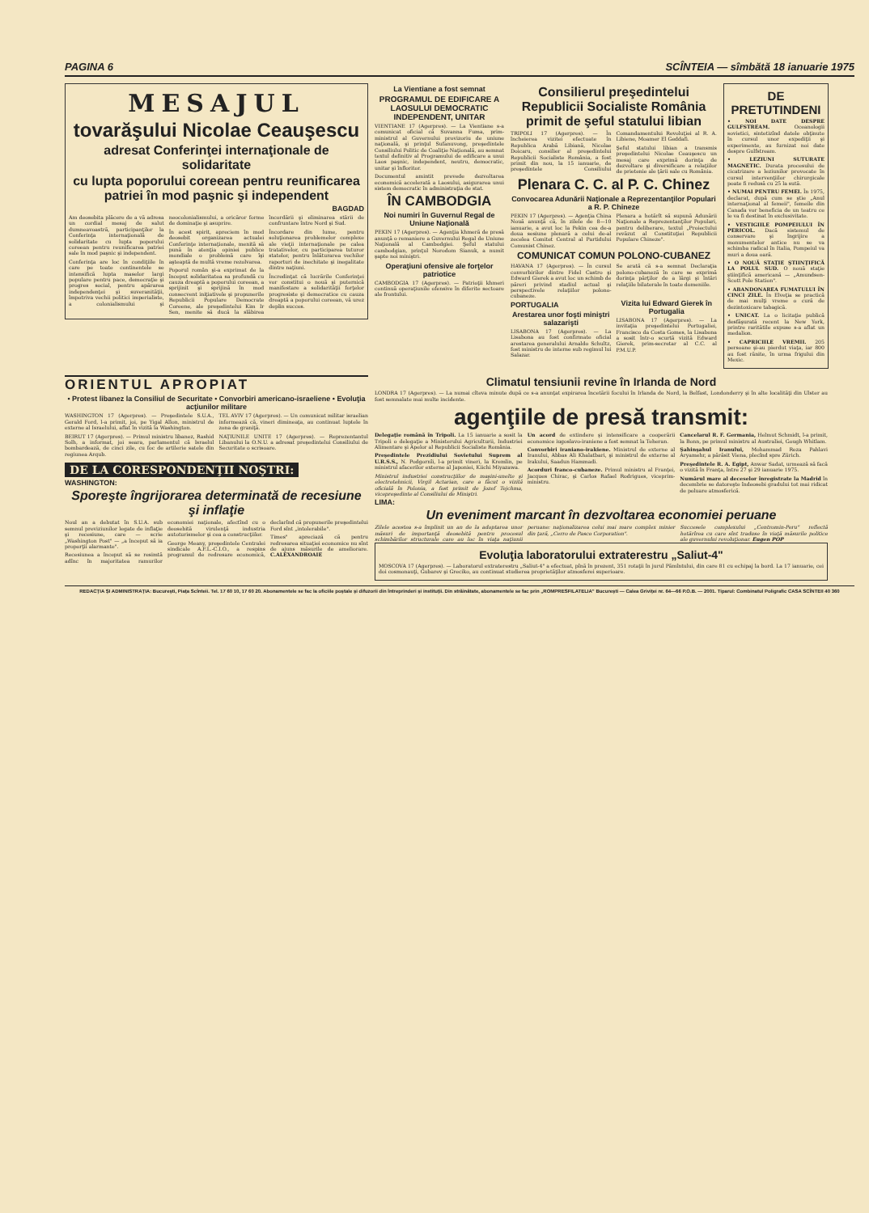PAGINA 6 SCÎNTEIA — sîmbătă 18 ianuarie 1975
MESAJUL
tovarăşului Nicolae Ceauşescu
adresat Conferinţei internaţionale de solidaritate
cu lupta poporului coreean pentru reunificarea patriei în mod paşnic şi independent
BAGDAD
Am deosebita plăcere de a vă adresa un cordial mesaj de salut dumneavoastră, participanţilor la Conferinţa internaţională de solidaritate cu lupta poporului coreean pentru reunificarea patriei sale în mod paşnic şi independent.
Conferinţa are loc în condiţiile în care pe toate continentele se intensifică lupta maselor largi populare pentru pace, democraţie şi progres social, pentru apărarea independenţei şi suveranităţii, împotriva vechii politici imperialiste, a colonialismului şi neocolonialismului, a oricăror forme de dominaţie şi asuprire.
În acest spirit, apreciem în mod deosebit organizarea actualei Conferinţe internaţionale, menită să pună în atenţia opiniei publice mondiale o problemă care îşi aşteaptă de multă vreme rezolvarea.
Poporul român şi-a exprimat de la început solidaritatea sa profundă cu cauza dreaptă a poporului coreean, a sprijinit şi sprijină în mod consecvent iniţiativele şi propunerile Republicii Populare Democrate Coreene, ale preşedintelui Kim Ir Sen, menite să ducă la slăbirea încordării şi eliminarea stării de confruntare între Nord şi Sud.
Încordare din lume, pentru soluţionarea problemelor complexe ale vieţii internaţionale pe calea tratativelor, cu participarea tuturor statelor, pentru înlăturarea vechilor raporturi de inechitate şi inegalitate dintre naţiuni.
Încredinţat că lucrările Conferinţei vor constitui o nouă şi puternică manifestare a solidarităţii forţelor progresiste şi democratice cu cauza dreaptă a poporului coreean, vă urez deplin succes.
La Vientiane a fost semnat
PROGRAMUL DE EDIFICARE A LAOSULUI DEMOCRATIC INDEPENDENT, UNITAR
VIENTIANE 17 (Agerpres). — La Vientiane s-a comunicat oficial că Suvanna Fuma, prim-ministrul al Guvernului provizoriu de uniune naţională, şi prinţul Sufanuvong, preşedintele Consiliului Politic de Coaliţie Naţională, au semnat textul definitiv al Programului de edificare a unui Laos paşnic, independent, neutru, democratic, unitar şi înfloritor.
Documentul amintit prevede dezvoltarea economică accelerată a Laosului, asigurarea unui sistem democratic în administraţia de stat.
ÎN CAMBODGIA
Noi numiri în Guvernul Regal de Uniune Naţională
PEKIN 17 (Agerpres). — Agenţia khmeră de presă anunţă o remaniere a Guvernului Regal de Uniune Naţională al Cambodgiei. Şeful statului cambodgian, prinţul Norodom Sianuk, a numit şapte noi miniştri.
Operaţiuni ofensive ale forţelor patriotice
CAMBODGIA 17 (Agerpres). — Patrioţii khmeri continuă operaţiunile ofensive în diferite sectoare ale frontului.
Consilierul preşedintelui Republicii Socialiste România primit de şeful statului libian
TRIPOLI 17 (Agerpres). — În încheierea vizitei efectuate în Republica Arabă Libiană, Nicolae Doicaru, consilier al preşedintelui Republicii Socialiste România, a fost primit din nou, la 15 ianuarie, de preşedintele Consiliului Comandamentului Revoluţiei al R. A. Libiene, Moamer El Geddafi.
Şeful statului libian a transmis preşedintelui Nicolae Ceauşescu un mesaj care exprimă dorinţa de dezvoltare şi diversificare a relaţiilor de prietenie ale ţării sale cu România.
Plenara C. C. al P. C. Chinez
Convocarea Adunării Naţionale a Reprezentanţilor Populari a R. P. Chineze
PEKIN 17 (Agerpres). — Agenţia China Nouă anunţă că, în zilele de 8—10 ianuarie, a avut loc la Pekin cea de-a doua sesiune plenară a celui de-al zecelea Comitet Central al Partidului Comunist Chinez.
Plenara a hotărît să supună Adunării Naţionale a Reprezentanţilor Populari, pentru deliberare, textul „Proiectului revăzut al Constituţiei Republicii Populare Chineze".
COMUNICAT COMUN POLONO-CUBANEZ
HAVANA 17 (Agerpres). — În cursul convorbirilor dintre Fidel Castro şi Edward Gierek a avut loc un schimb de păreri privind stadiul actual şi perspectivele relaţiilor polono-cubaneze.
Se arată că s-a semnat Declaraţia polono-cubaneză în care se exprimă dorinţa părţilor de a lărgi şi întări relaţiile bilaterale în toate domeniile.
PORTUGALIA
Arestarea unor foşti miniştri salazarişti
LISABONA 17 (Agerpres). — La Lisabona au fost confirmate oficial arestarea generalului Arnaldo Schultz, fost ministru de interne sub regimul lui Salazar.
Vizita lui Edward Gierek în Portugalia
LISABONA 17 (Agerpres). — La invitaţia preşedintelui Portugaliei, Francisco da Costa Gomes, la Lisabona a sosit într-o scurtă vizită Edward Gierek, prim-secretar al C.C. al P.M.U.P.
DE PRETUTINDENI
• NOI DATE DESPRE GULFSTREAM. Oceanologii sovietici, sintetizînd datele obţinute în cursul unor expediţii şi experimente, au furnizat noi date despre Gulfstream.
• LEZIUNI SUTURATE MAGNETIC. Durata procesului de cicatrizare a leziunilor provocate în cursul intervenţiilor chirurgicale poate fi redusă cu 25 la sută.
• NUMAI PENTRU FEMEI. În 1975, declarat, după cum se ştie „Anul internaţional al femeii", femeile din Canada vor beneficia de un teatru ce le va fi destinat în exclusivitate.
• VESTIGIILE POMPEIULUI ÎN PERICOL. Dacă sistemul de conservare şi îngrijire a monumentelor antice nu se va schimba radical în Italia, Pompeiul va muri a doua oară.
• O NOUĂ STAŢIE ŞTIINŢIFICĂ LA POLUL SUD. O nouă staţie ştiinţifică americană — „Amundsen-Scott Pole Station".
• ABANDONAREA FUMATULUI ÎN CINCI ZILE. În Elveţia se practică de mai mulţi vreme o cură de dezintoxicare tabagică.
• UNICAT. La o licitaţie publică desfăşurată recent la New York, printre raritătile expuse s-a aflat un medalion.
• CAPRICIILE VREMII. 205 persoane şi-au pierdut viaţa, iar 800 au fost rănite, în urma frigului din Mexic.
ORIENTUL APROPIAT
• Protest libanez la Consiliul de Securitate • Convorbiri americano-israeliene • Evoluţia acţiunilor militare
WASHINGTON 17 (Agerpres). — Preşedintele S.U.A., Gerald Ford, l-a primit, joi, pe Yigal Allon, ministrul de externe al Israelului, aflat în vizită la Washington.
BEIRUT 17 (Agerpres). — Primul ministru libanez, Rashid Solh, a informat, joi seara, parlamentul că Israelul bombardează, de cinci zile, cu foc de artilerie satele din regiunea Arqub.
TEL AVIV 17 (Agerpres). — Un comunicat militar israelian informează că, vineri dimineaţa, au continuat luptele în zona de graniţă.
NAŢIUNILE UNITE 17 (Agerpres). — Reprezentantul Libanului la O.N.U. a adresat preşedintelui Consiliului de Securitate o scrisoare.
DE LA CORESPONDENŢII NOŞTRI:
WASHINGTON:
Sporeşte îngrijorarea determinată de recesiune şi inflaţie
Noul an a debutat în S.U.A. sub semnul previziunilor legate de inflaţie şi recesiune, care — scrie „Washington Post" — „a început să ia proporţii alarmante".
Recesiunea a început să se resimtă adînc în majoritatea ramurilor economiei naţionale, afectînd cu o deosebită virulenţă industria autoturismelor şi cea a construcţiilor.
George Meany, preşedintele Centralei sindicale A.F.L.-C.I.O., a respins programul de redresare economică, declarînd că propunerile preşedintelui Ford sînt „intolerabile".
Times" apreciază că pentru redresarea situaţiei economice nu sînt de ajuns măsurile de ameliorare. C.ALEXANDROAIE
Climatul tensiunii revine în Irlanda de Nord
LONDRA 17 (Agerpres). — La numai cîteva minute după ce s-a anunţat expirarea încetării focului în Irlanda de Nord, la Belfast, Londonderry şi în alte localităţi din Ulster au fost semnalate mai multe incidente.
agenţiile de presă transmit:
Delegaţie română în Tripoli. La 15 ianuarie a sosit la Tripoli o delegaţie a Ministerului Agriculturii, Industriei Alimentare şi Apelor al Republicii Socialiste România.
Preşedintele Prezidiului Sovietului Suprem al U.R.S.S., N. Podgornîi, l-a primit vineri, la Kremlin, pe ministrul afacerilor externe al Japoniei, Kiichi Miyazawa.
Ministrul industriei construcţiilor de maşini-unelte şi electrotehnicii, Virgil Actarian, care a făcut o vizită oficială în Polonia, a fost primit de Jozef Tejchma, vicepreşedinte al Consiliului de Miniştri.
Un acord de extindere şi intensificare a cooperării economice iugoslavo-iraniene a fost semnat la Teheran.
Convorbiri iraniano-irakiene. Ministrul de externe al Iranului, Abbas Ali Khalatbari, şi ministrul de externe al Irakului, Saadun Hammadi.
Acorduri franco-cubaneze. Primul ministru al Franţei, Jacques Chirac, şi Carlos Rafael Rodrigues, viceprim-ministru.
Cancelarul R. F. Germania, Helmut Schmidt, l-a primit, la Bonn, pe primul ministru al Australiei, Gough Whitlam.
Şahinşahul Iranului, Mohammad Reza Pahlavi Aryamehr, a părăsit Viena, plecînd spre Zürich.
Preşedintele R. A. Egipt, Anwar Sadat, urmează să facă o vizită în Franţa, între 27 şi 29 ianuarie 1975.
Numărul mare al deceselor înregistrate la Madrid în decembrie se datoreşte îndeosebi gradului tot mai ridicat de poluare atmosferică.
LIMA:
Un eveniment marcant în dezvoltarea economiei peruane
Zilele acestea s-a împlinit un an de la adoptarea unor măsuri de importanţă deosebită pentru procesul schimbărilor structurale care au loc în viaţa naţiunii peruane: naţionalizarea celui mai mare complex minier din ţară, „Cerro de Pasco Corporation".
Succesele complexului „Centromin-Peru" reflectă hotărîrea cu care sînt traduse în viaţă măsurile politice ale guvernului revoluţionar. Eugen POP
Evoluţia laboratorului extraterestru „Saliut-4"
MOSCOVA 17 (Agerpres). — Laboratorul extraterestru „Saliut-4" a efectuat, pînă în prezent, 351 rotaţii în jurul Pămîntului, din care 81 cu echipaj la bord. La 17 ianuarie, cei doi cosmonauţi, Gubarev şi Greciko, au continuat studierea proprietăţilor atmosferei superioare.
REDACŢIA ŞI ADMINISTRAŢIA: Bucureşti, Piaţa Scînteii. Tel. 17 60 10, 17 60 20. Abonamentele se fac la oficiile poştale şi difuzorii din întreprinderi şi instituţii. Din străinătate, abonamentele se fac prin „ROMPRESFILATELIA" Bucureşti — Calea Griviţei nr. 64—66 P.O.B. — 2001. Tiparul: Combinatul Poligrafic CASA SCÎNTEII 40 360